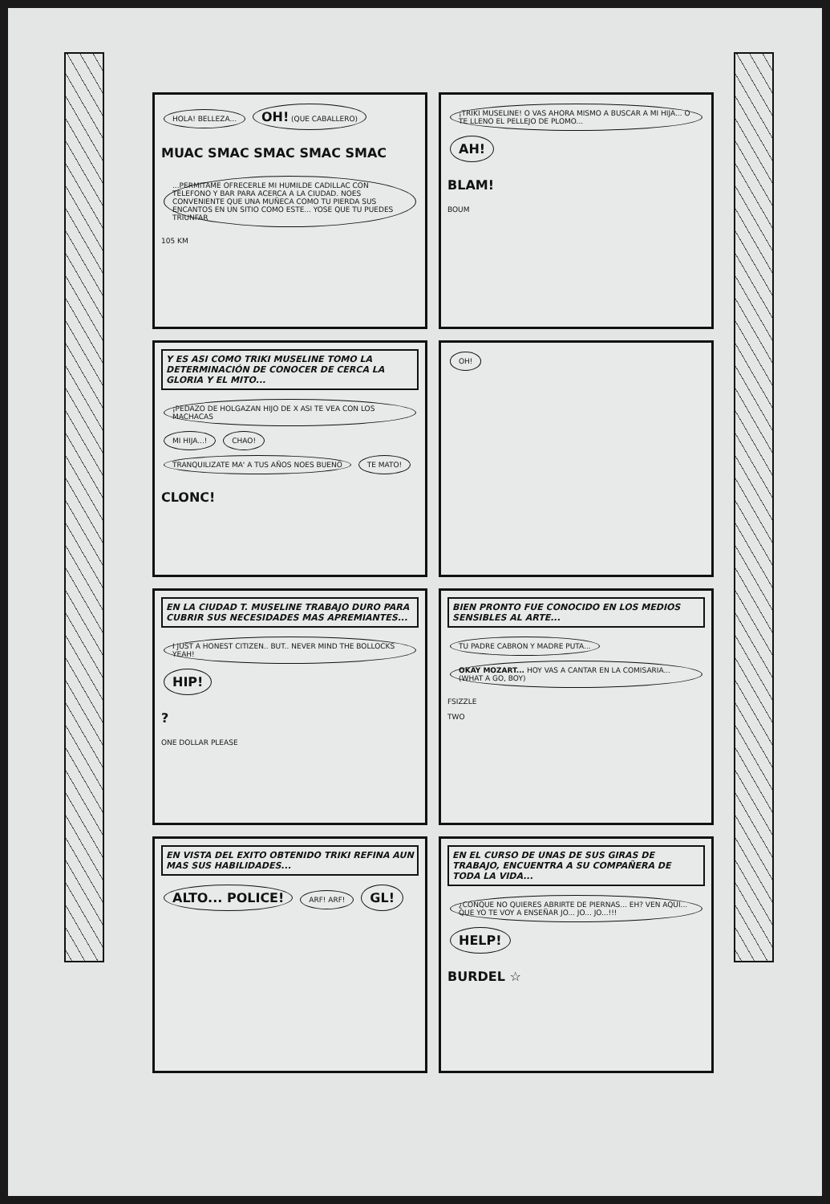HOLA! BELLEZA... OH! (QUE CABALLERO)
MUAC SMAC SMAC SMAC SMAC
...PERMITAME OFRECERLE MI HUMILDE CADILLAC CON TELEFONO Y BAR PARA ACERCA A LA CIUDAD. NOES CONVENIENTE QUE UNA MUÑECA COMO TU PIERDA SUS ENCANTOS EN UN SITIO COMO ESTE... YOSE QUE TU PUEDES TRIUNFAR
105 KM
¡TRIKI MUSELINE! O VAS AHORA MISMO A BUSCAR A MI HIJA... O TE LLENO EL PELLEJO DE PLOMO... AH!
BLAM!
BOUM
Y ES ASI COMO TRIKI MUSELINE TOMO LA DETERMINACIÓN DE CONOCER DE CERCA LA GLORIA Y EL MITO...
¡PEDAZO DE HOLGAZAN HIJO DE X ASI TE VEA CON LOS MACHACAS MI HIJA...! CHAO! TRANQUILIZATE MA' A TUS AÑOS NOES BUENO TE MATO!
CLONC!
OH!
EN LA CIUDAD T. MUSELINE TRABAJO DURO PARA CUBRIR SUS NECESIDADES MAS APREMIANTES...
I JUST A HONEST CITIZEN.. BUT.. NEVER MIND THE BOLLOCKS YEAH! HIP!
?
ONE DOLLAR PLEASE
BIEN PRONTO FUE CONOCIDO EN LOS MEDIOS SENSIBLES AL ARTE...
TU PADRE CABRON Y MADRE PUTA... OKAY MOZART... HOY VAS A CANTAR EN LA COMISARIA... (WHAT A GO, BOY)
FSIZZLE
TWO
EN VISTA DEL EXITO OBTENIDO TRIKI REFINA AUN MAS SUS HABILIDADES...
ALTO... POLICE! ARF! ARF! GL!
EN EL CURSO DE UNAS DE SUS GIRAS DE TRABAJO, ENCUENTRA A SU COMPAÑERA DE TODA LA VIDA...
¿CONQUE NO QUIERES ABRIRTE DE PIERNAS... EH? VEN AQUI... QUE YO TE VOY A ENSEÑAR JO... JO... JO...!!! HELP!
BURDEL ☆